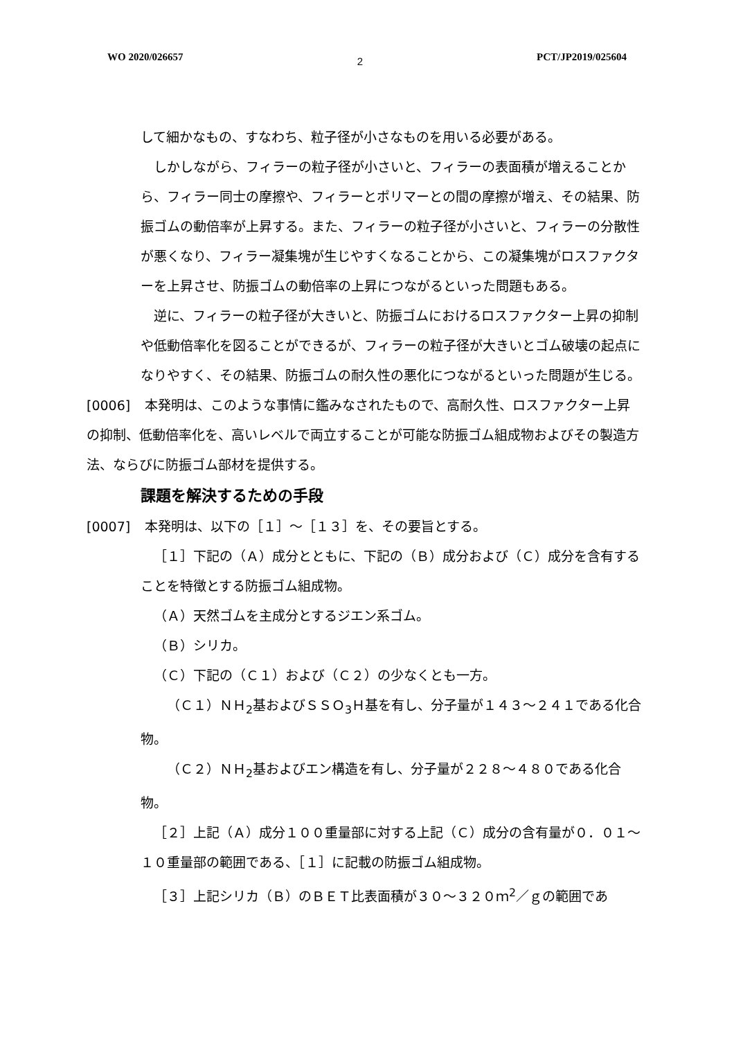WO 2020/026657 2 PCT/JP2019/025604
して細かなもの、すなわち、粒子径が小さなものを用いる必要がある。
しかしながら、フィラーの粒子径が小さいと、フィラーの表面積が増えることから、フィラー同士の摩擦や、フィラーとポリマーとの間の摩擦が増え、その結果、防振ゴムの動倍率が上昇する。また、フィラーの粒子径が小さいと、フィラーの分散性が悪くなり、フィラー凝集塊が生じやすくなることから、この凝集塊がロスファクターを上昇させ、防振ゴムの動倍率の上昇につながるといった問題もある。
逆に、フィラーの粒子径が大きいと、防振ゴムにおけるロスファクター上昇の抑制や低動倍率化を図ることができるが、フィラーの粒子径が大きいとゴム破壊の起点になりやすく、その結果、防振ゴムの耐久性の悪化につながるといった問題が生じる。
[0006] 本発明は、このような事情に鑑みなされたもので、高耐久性、ロスファクター上昇の抑制、低動倍率化を、高いレベルで両立することが可能な防振ゴム組成物およびその製造方法、ならびに防振ゴム部材を提供する。
課題を解決するための手段
[0007] 本発明は、以下の［１］～［１３］を、その要旨とする。
［１］下記の（Ａ）成分とともに、下記の（Ｂ）成分および（Ｃ）成分を含有することを特徴とする防振ゴム組成物。
（Ａ）天然ゴムを主成分とするジエン系ゴム。
（Ｂ）シリカ。
（Ｃ）下記の（Ｃ１）および（Ｃ２）の少なくとも一方。
（Ｃ１）ＮＨ<sub>2</sub>基およびＳＳＯ<sub>3</sub>Ｈ基を有し、分子量が１４３～２４１である化合物。
（Ｃ２）ＮＨ<sub>2</sub>基およびエン構造を有し、分子量が２２８～４８０である化合物。
［２］上記（Ａ）成分１００重量部に対する上記（Ｃ）成分の含有量が０．０１～１０重量部の範囲である、［１］に記載の防振ゴム組成物。
［３］上記シリカ（Ｂ）のＢＥＴ比表面積が３０～３２０ｍ<sup>2</sup>／ｇの範囲であ